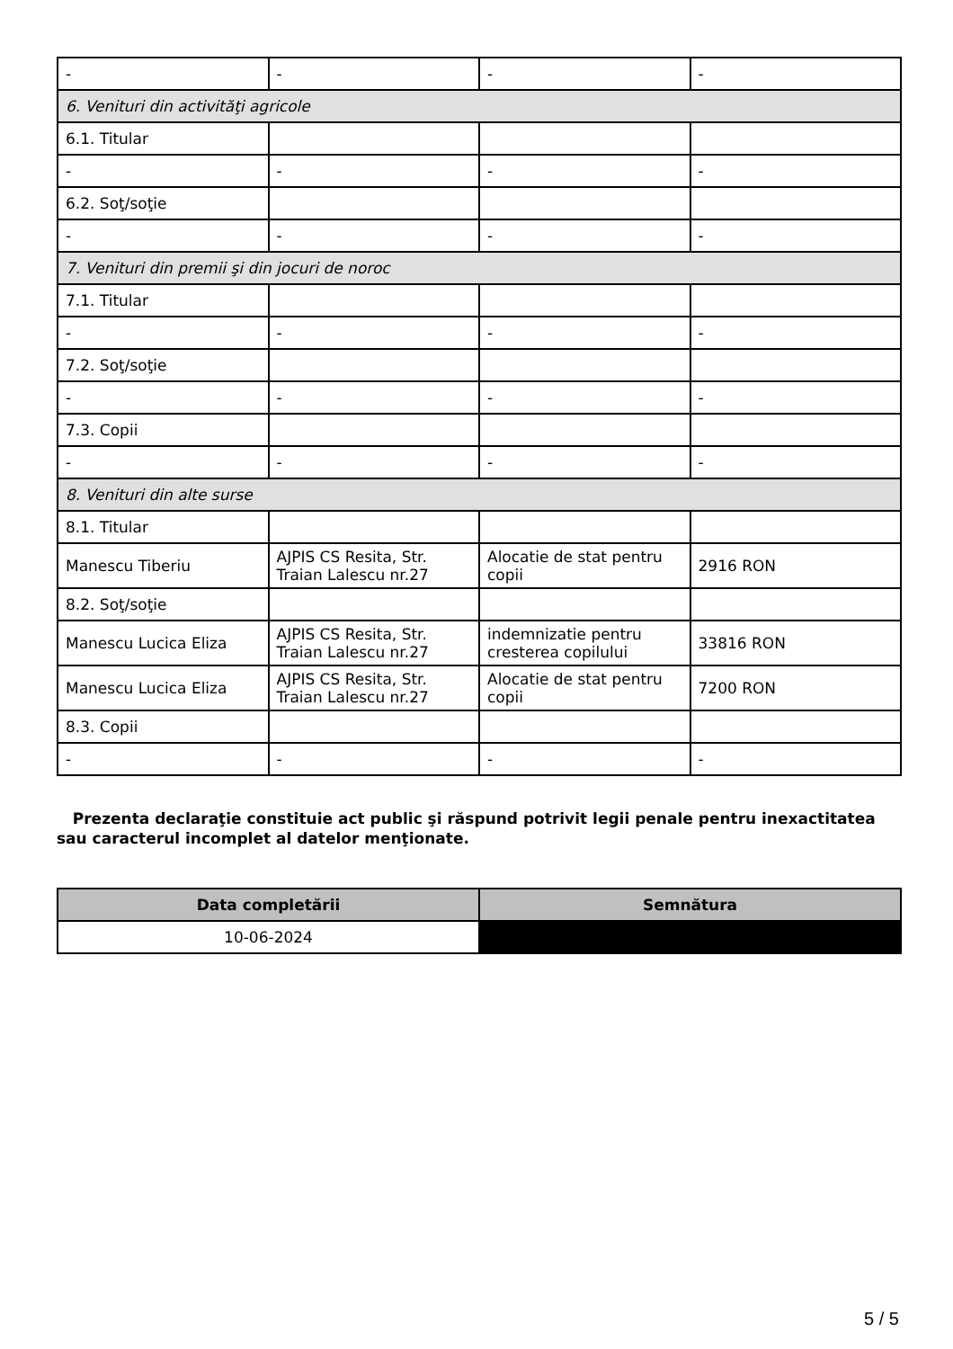| - | - | - | - |
| 6. Venituri din activităţi agricole | | | |
| 6.1. Titular | | | |
| - | - | - | - |
| 6.2. Soţ/soţie | | | |
| - | - | - | - |
| 7. Venituri din premii şi din jocuri de noroc | | | |
| 7.1. Titular | | | |
| - | - | - | - |
| 7.2. Soţ/soţie | | | |
| - | - | - | - |
| 7.3. Copii | | | |
| - | - | - | - |
| 8. Venituri din alte surse | | | |
| 8.1. Titular | | | |
| Manescu Tiberiu | AJPIS CS Resita, Str. Traian Lalescu nr.27 | Alocatie de stat pentru copii | 2916 RON |
| 8.2. Soţ/soţie | | | |
| Manescu Lucica Eliza | AJPIS CS Resita, Str. Traian Lalescu nr.27 | indemnizatie pentru cresterea copilului | 33816 RON |
| Manescu Lucica Eliza | AJPIS CS Resita, Str. Traian Lalescu nr.27 | Alocatie de stat pentru copii | 7200 RON |
| 8.3. Copii | | | |
| - | - | - | - |
Prezenta declaraţie constituie act public şi răspund potrivit legii penale pentru inexactitatea sau caracterul incomplet al datelor menţionate.
| Data completării | Semnătura |
| --- | --- |
| 10-06-2024 | |
5 / 5